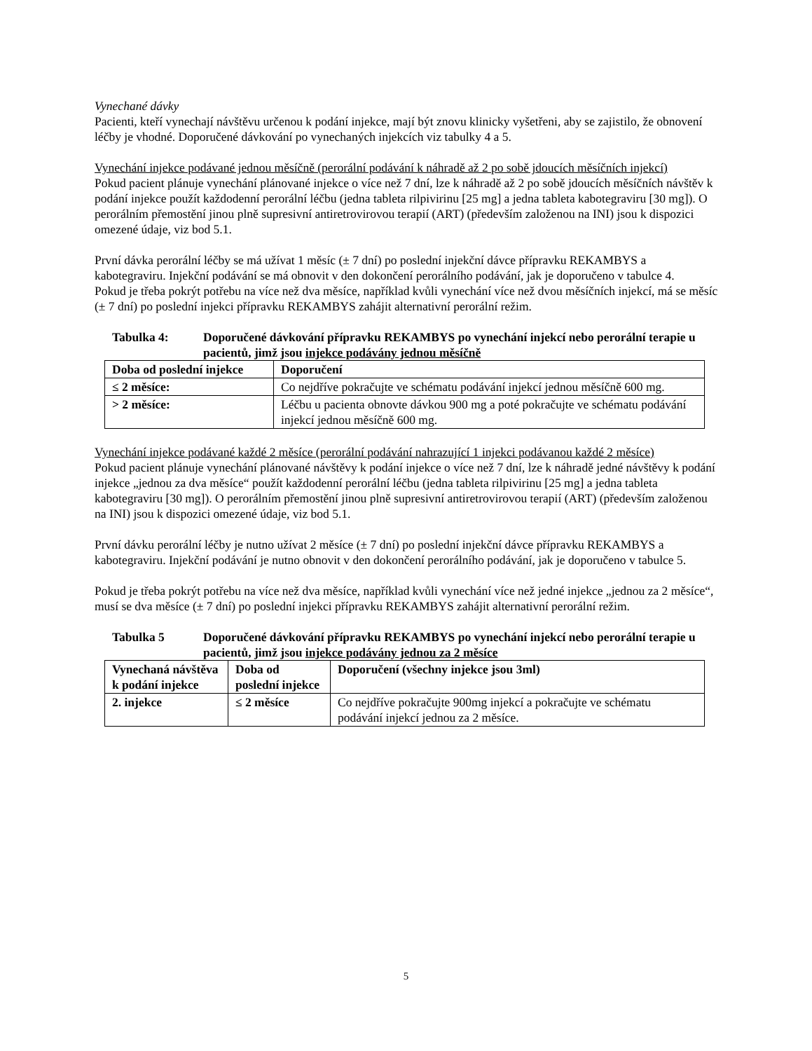Vynechané dávky
Pacienti, kteří vynechají návštěvu určenou k podání injekce, mají být znovu klinicky vyšetřeni, aby se zajistilo, že obnovení léčby je vhodné. Doporučené dávkování po vynechaných injekcích viz tabulky 4 a 5.
Vynechání injekce podávané jednou měsíčně (perorální podávání k náhradě až 2 po sobě jdoucích měsíčních injekcí)
Pokud pacient plánuje vynechání plánované injekce o více než 7 dní, lze k náhradě až 2 po sobě jdoucích měsíčních návštěv k podání injekce použít každodenní perorální léčbu (jedna tableta rilpivirinu [25 mg] a jedna tableta kabotegraviru [30 mg]). O perorálním přemostění jinou plně supresivní antiretrovirovou terapií (ART) (především založenou na INI) jsou k dispozici omezené údaje, viz bod 5.1.
První dávka perorální léčby se má užívat 1 měsíc (± 7 dní) po poslední injekční dávce přípravku REKAMBYS a kabotegraviru. Injekční podávání se má obnovit v den dokončení perorálního podávání, jak je doporučeno v tabulce 4.
Pokud je třeba pokrýt potřebu na více než dva měsíce, například kvůli vynechání více než dvou měsíčních injekcí, má se měsíc (± 7 dní) po poslední injekci přípravku REKAMBYS zahájit alternativní perorální režim.
Tabulka 4: Doporučené dávkování přípravku REKAMBYS po vynechání injekcí nebo perorální terapie u pacientů, jimž jsou injekce podávány jednou měsíčně
| Doba od poslední injekce | Doporučení |
| --- | --- |
| ≤ 2 měsíce: | Co nejdříve pokračujte ve schématu podávání injekcí jednou měsíčně 600 mg. |
| > 2 měsíce: | Léčbu u pacienta obnovte dávkou 900 mg a poté pokračujte ve schématu podávání injekcí jednou měsíčně 600 mg. |
Vynechání injekce podávané každé 2 měsíce (perorální podávání nahrazující 1 injekci podávanou každé 2 měsíce)
Pokud pacient plánuje vynechání plánované návštěvy k podání injekce o více než 7 dní, lze k náhradě jedné návštěvy k podání injekce „jednou za dva měsíce“ použít každodenní perorální léčbu (jedna tableta rilpivirinu [25 mg] a jedna tableta kabotegraviru [30 mg]). O perorálním přemostění jinou plně supresivní antiretrovirovou terapií (ART) (především založenou na INI) jsou k dispozici omezené údaje, viz bod 5.1.
První dávku perorální léčby je nutno užívat 2 měsíce (± 7 dní) po poslední injekční dávce přípravku REKAMBYS a kabotegraviru. Injekční podávání je nutno obnovit v den dokončení perorálního podávání, jak je doporučeno v tabulce 5.
Pokud je třeba pokrýt potřebu na více než dva měsíce, například kvůli vynechání více než jedné injekce „jednou za 2 měsíce“, musí se dva měsíce (± 7 dní) po poslední injekci přípravku REKAMBYS zahájit alternativní perorální režim.
Tabulka 5 Doporučené dávkování přípravku REKAMBYS po vynechání injekcí nebo perorální terapie u pacientů, jimž jsou injekce podávány jednou za 2 měsíce
| Vynechaná návštěva k podání injekce | Doba od poslední injekce | Doporučení (všechny injekce jsou 3ml) |
| --- | --- | --- |
| 2. injekce | ≤ 2 měsíce | Co nejdříve pokračujte 900mg injekcí a pokračujte ve schématu podávání injekcí jednou za 2 měsíce. |
5